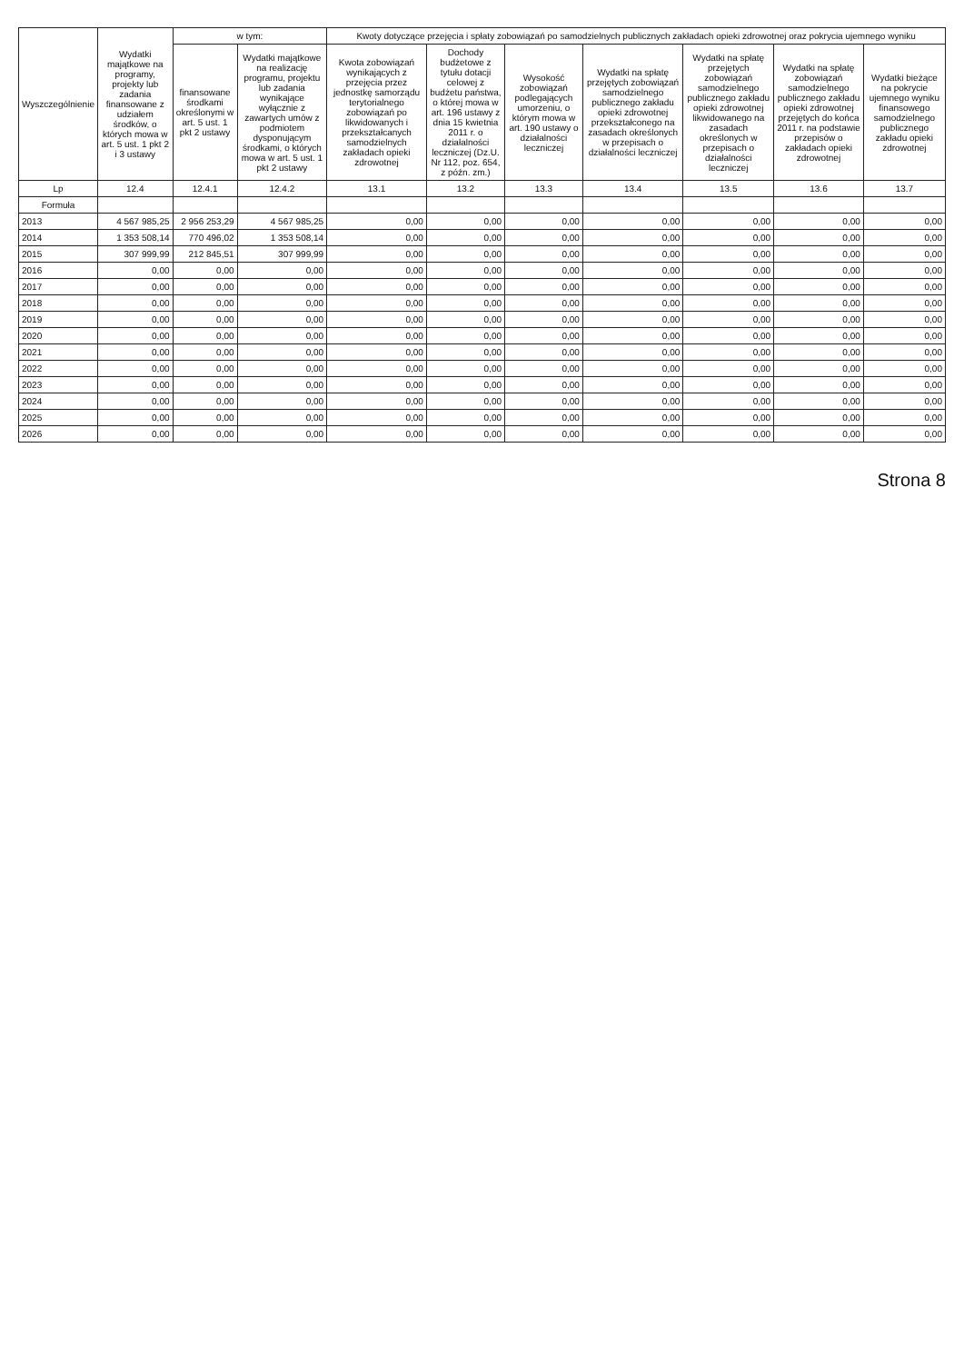| Wyszczególnienie | Wydatki majątkowe na programy, projekty lub zadania finansowane z udziałem środków, o których mowa w art. 5 ust. 1 pkt 2 i 3 ustawy | w tym: | | Kwoty dotyczące przejęcia i spłaty zobowiązań po samodzielnych publicznych zakładach opieki zdrowotnej oraz pokrycia ujemnego wyniku | | | | | | |
| --- | --- | --- | --- | --- | --- | --- | --- | --- | --- | --- |
| | | finansowane środkami określonymi w art. 5 ust. 1 pkt 2 ustawy | Wydatki majątkowe na realizację programu, projektu lub zadania wynikające wyłącznie z zawartych umów z podmiotem dysponującym środkami, o których mowa w art. 5 ust. 1 pkt 2 ustawy | Kwota zobowiązań wynikających z przejęcia przez jednostkę samorządu terytorialnego zobowiązań po likwidowanych i przekształcanych samodzielnych zakładach opieki zdrowotnej | Dochody budżetowe z tytułu dotacji celowej z budżetu państwa, o której mowa w art. 196 ustawy z dnia 15 kwietnia 2011 r. o działalności leczniczej (Dz.U. Nr 112, poz. 654, z późn. zm.) | Wysokość zobowiązań podlegających umorzeniu, o którym mowa w art. 190 ustawy o działalności leczniczej | Wydatki na spłatę przejętych zobowiązań samodzielnego publicznego zakładu opieki zdrowotnej przekształconego na zasadach określonych w przepisach o działalności leczniczej | Wydatki na spłatę przejętych zobowiązań samodzielnego publicznego zakładu opieki zdrowotnej likwidowanego na zasadach określonych w przepisach o działalności leczniczej | Wydatki na spłatę zobowiązań samodzielnego publicznego zakładu opieki zdrowotnej przejętych do końca 2011 r. na podstawie przepisów o zakładach opieki zdrowotnej | Wydatki bieżące na pokrycie ujemnego wyniku finansowego samodzielnego publicznego zakładu opieki zdrowotnej |
| Lp | 12.4 | 12.4.1 | 12.4.2 | 13.1 | 13.2 | 13.3 | 13.4 | 13.5 | 13.6 | 13.7 |
| Formuła | | | | | | | | | | |
| 2013 | 4 567 985,25 | 2 956 253,29 | 4 567 985,25 | 0,00 | 0,00 | 0,00 | 0,00 | 0,00 | 0,00 | 0,00 |
| 2014 | 1 353 508,14 | 770 496,02 | 1 353 508,14 | 0,00 | 0,00 | 0,00 | 0,00 | 0,00 | 0,00 | 0,00 |
| 2015 | 307 999,99 | 212 845,51 | 307 999,99 | 0,00 | 0,00 | 0,00 | 0,00 | 0,00 | 0,00 | 0,00 |
| 2016 | 0,00 | 0,00 | 0,00 | 0,00 | 0,00 | 0,00 | 0,00 | 0,00 | 0,00 | 0,00 |
| 2017 | 0,00 | 0,00 | 0,00 | 0,00 | 0,00 | 0,00 | 0,00 | 0,00 | 0,00 | 0,00 |
| 2018 | 0,00 | 0,00 | 0,00 | 0,00 | 0,00 | 0,00 | 0,00 | 0,00 | 0,00 | 0,00 |
| 2019 | 0,00 | 0,00 | 0,00 | 0,00 | 0,00 | 0,00 | 0,00 | 0,00 | 0,00 | 0,00 |
| 2020 | 0,00 | 0,00 | 0,00 | 0,00 | 0,00 | 0,00 | 0,00 | 0,00 | 0,00 | 0,00 |
| 2021 | 0,00 | 0,00 | 0,00 | 0,00 | 0,00 | 0,00 | 0,00 | 0,00 | 0,00 | 0,00 |
| 2022 | 0,00 | 0,00 | 0,00 | 0,00 | 0,00 | 0,00 | 0,00 | 0,00 | 0,00 | 0,00 |
| 2023 | 0,00 | 0,00 | 0,00 | 0,00 | 0,00 | 0,00 | 0,00 | 0,00 | 0,00 | 0,00 |
| 2024 | 0,00 | 0,00 | 0,00 | 0,00 | 0,00 | 0,00 | 0,00 | 0,00 | 0,00 | 0,00 |
| 2025 | 0,00 | 0,00 | 0,00 | 0,00 | 0,00 | 0,00 | 0,00 | 0,00 | 0,00 | 0,00 |
| 2026 | 0,00 | 0,00 | 0,00 | 0,00 | 0,00 | 0,00 | 0,00 | 0,00 | 0,00 | 0,00 |
Strona 8